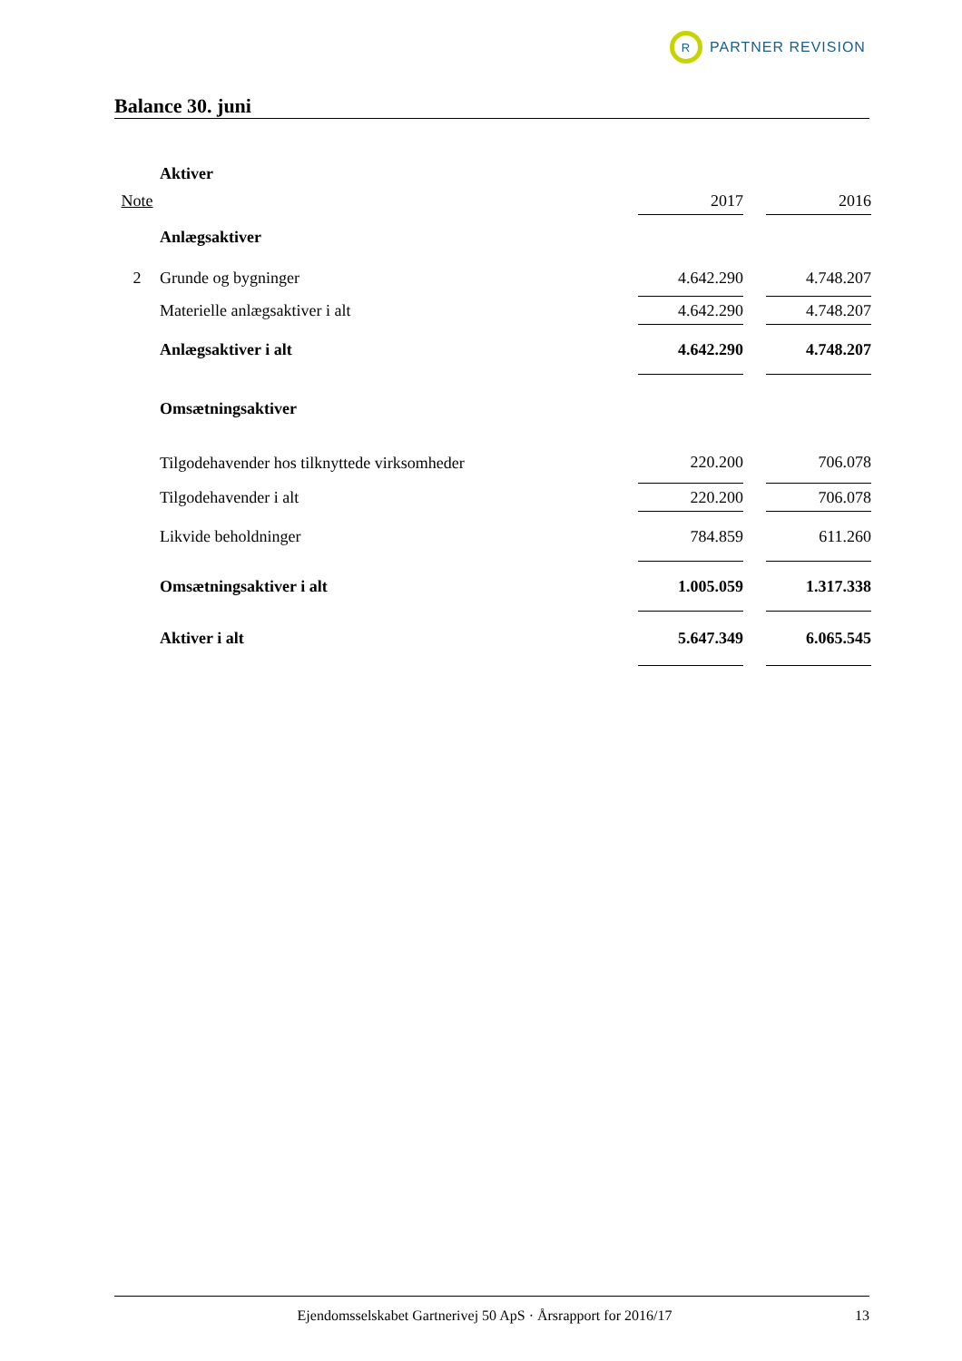R
PARTNER REVISION
Balance 30. juni
| | Aktiver | | | |
| Note | | 2017 | | 2016 |
| | Anlægsaktiver | | | |
| 2 | Grunde og bygninger | 4.642.290 | | 4.748.207 |
| | Materielle anlægsaktiver i alt | 4.642.290 | | 4.748.207 |
| | Anlægsaktiver i alt | 4.642.290 | | 4.748.207 |
| | Omsætningsaktiver | | | |
| | Tilgodehavender hos tilknyttede virksomheder | 220.200 | | 706.078 |
| | Tilgodehavender i alt | 220.200 | | 706.078 |
| | Likvide beholdninger | 784.859 | | 611.260 |
| | Omsætningsaktiver i alt | 1.005.059 | | 1.317.338 |
| | Aktiver i alt | 5.647.349 | | 6.065.545 |
Ejendomsselskabet Gartnerivej 50 ApS · Årsrapport for 2016/17 13